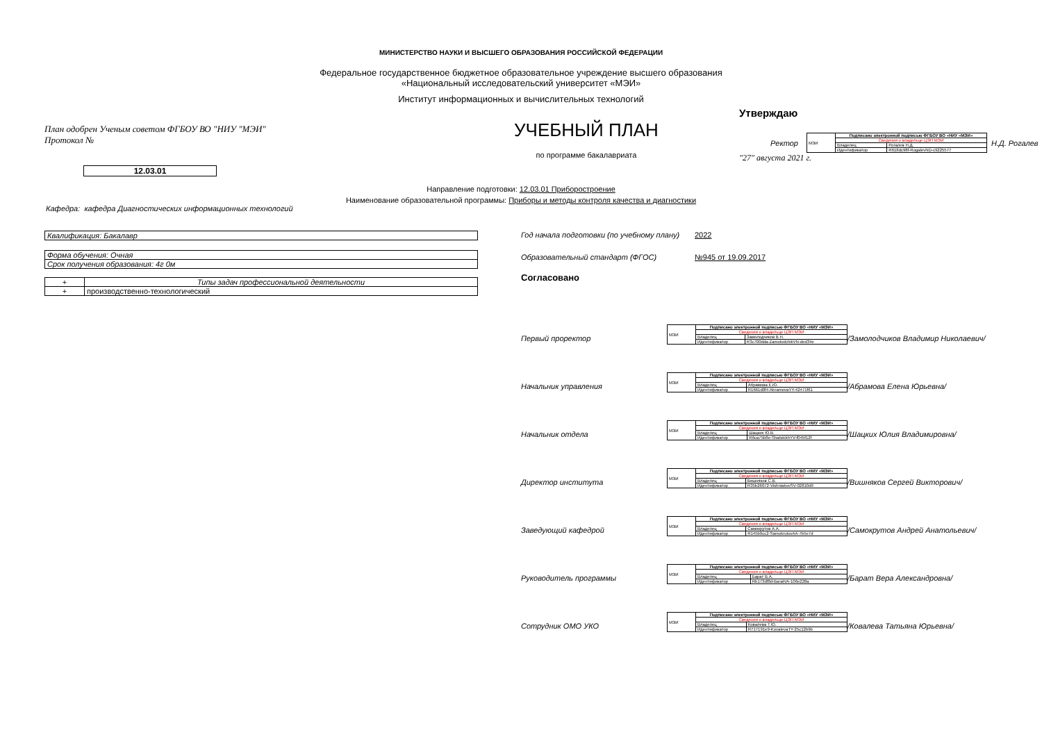МИНИСТЕРСТВО НАУКИ И ВЫСШЕГО ОБРАЗОВАНИЯ РОССИЙСКОЙ ФЕДЕРАЦИИ
Федеральное государственное бюджетное образовательное учреждение высшего образования
«Национальный исследовательский университет «МЭИ»
Институт информационных и вычислительных технологий
План одобрен Ученым советом ФГБОУ ВО "НИУ "МЭИ"
Протокол №
12.03.01
УЧЕБНЫЙ ПЛАН
по программе бакалавриата
Утверждаю
Ректор
| МЭИ | Подписано электронной подписью ФГБОУ ВО «НИУ «МЭИ» | |
| | Сведения о владельце ЦЭП МЭИ | |
| | Владелец | Рогалев Н.Д. |
| | Идентификатор | R618dc98f-RogalevND-c9225577 |
Н.Д. Рогалев
"27" августа 2021 г.
Направление подготовки: 12.03.01 Приборостроение
Наименование образовательной программы: Приборы и методы контроля качества и диагностики
Кафедра: кафедра Диагностических информационных технологий
| Квалификация: Бакалавр |
| Форма обучения: Очная |
| Срок получения образования: 4г 0м |
| + | Типы задач профессиональной деятельности |
| + | производственно-технологический |
Год начала подготовки (по учебному плану) 2022
Образовательный стандарт (ФГОС) №945 от 19.09.2017
Согласовано
Первый проректор
| МЭИ | Подписано электронной подписью ФГБОУ ВО «НИУ «МЭИ» | |
| | Сведения о владельце ЦЭП МЭИ | |
| | Владелец | Замолодчиков В.Н. |
| | Идентификатор | R3c700dda-ZamolodchikVN-ded34e |
/Замолодчиков Владимир Николаевич/
Начальник управления
| МЭИ | Подписано электронной подписью ФГБОУ ВО «НИУ «МЭИ» | |
| | Сведения о владельце ЦЭП МЭИ | |
| | Владелец | Абрамова Е.Ю. |
| | Идентификатор | R1661d0f4-AbramovaYY-42471f61 |
/Абрамова Елена Юрьевна/
Начальник отдела
| МЭИ | Подписано электронной подписью ФГБОУ ВО «НИУ «МЭИ» | |
| | Сведения о владельце ЦЭП МЭИ | |
| | Владелец | Шацких Ю.В. |
| | Идентификатор | R6ca75b8e-ShatskikhYV-f045f12f |
/Шацких Юлия Владимировна/
Директор института
| МЭИ | Подписано электронной подписью ФГБОУ ВО «НИУ «МЭИ» | |
| | Сведения о владельце ЦЭП МЭИ | |
| | Владелец | Вишняков С.В. |
| | Идентификатор | R35b26072-VishniakovSV-02810d9 |
/Вишняков Сергей Викторович/
Заведующий кафедрой
| МЭИ | Подписано электронной подписью ФГБОУ ВО «НИУ «МЭИ» | |
| | Сведения о владельце ЦЭП МЭИ | |
| | Владелец | Самокрутов А.А. |
| | Идентификатор | R145b9cc2-SamokrutovAA-7b5e7d |
/Самокрутов Андрей Анатольевич/
Руководитель программы
| МЭИ | Подписано электронной подписью ФГБОУ ВО «НИУ «МЭИ» | |
| | Сведения о владельце ЦЭП МЭИ | |
| | Владелец | Барат В.А. |
| | Идентификатор | Rb173df8d-BaratVA-106e228a |
/Барат Вера Александровна/
Сотрудник ОМО УКО
| МЭИ | Подписано электронной подписью ФГБОУ ВО «НИУ «МЭИ» | |
| | Сведения о владельце ЦЭП МЭИ | |
| | Владелец | Ковалева Т.Ю. |
| | Идентификатор | R717191e9-KovalevaTY-25c12b9b |
/Ковалева Татьяна Юрьевна/